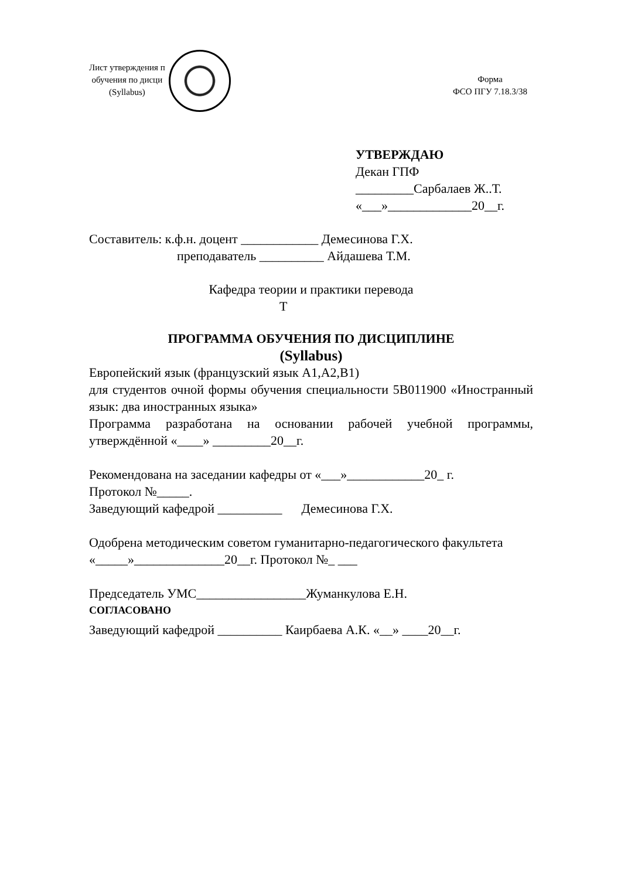Лист утверждения п
обучения по дисци
(Syllabus)
Форма
ФСО ПГУ 7.18.3/38
УТВЕРЖДАЮ
Декан ГПФ
_________Сарбалаев Ж..Т.
«___»_____________20__г.
Составитель: к.ф.н. доцент ____________ Демесинова Г.Х.
преподаватель __________ Айдашева Т.М.
Кафедра теории и практики перевода
Т
ПРОГРАММА ОБУЧЕНИЯ ПО ДИСЦИПЛИНЕ
(Syllabus)
Европейский язык (французский язык А1,А2,В1)
для студентов очной формы обучения специальности 5В011900 «Иностранный язык: два иностранных языка»
Программа разработана на основании рабочей учебной программы, утверждённой «____» _________20__г.
Рекомендована на заседании кафедры от «___»____________20_ г.
Протокол №_____.
Заведующий кафедрой __________ Демесинова Г.Х.
Одобрена методическим советом гуманитарно-педагогического факультета «_____»______________20__г. Протокол №_ ___
Председатель УМС_________________Жуманкулова Е.Н.
СОГЛАСОВАНО
Заведующий кафедрой __________ Каирбаева А.К. «__» ____20__г.